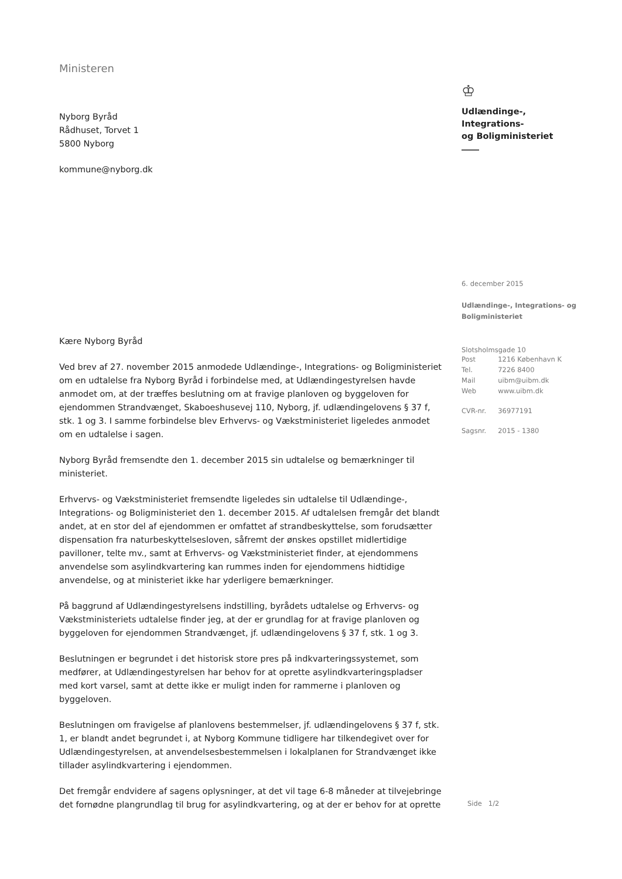Ministeren
Nyborg Byråd
Rådhuset, Torvet 1
5800 Nyborg
kommune@nyborg.dk
Kære Nyborg Byråd
Ved brev af 27. november 2015 anmodede Udlændinge-, Integrations- og Boligministeriet om en udtalelse fra Nyborg Byråd i forbindelse med, at Udlændingestyrelsen havde anmodet om, at der træffes beslutning om at fravige planloven og byggeloven for ejendommen Strandvænget, Skaboeshusevej 110, Nyborg, jf. udlændingelovens § 37 f, stk. 1 og 3. I samme forbindelse blev Erhvervs- og Vækstministeriet ligeledes anmodet om en udtalelse i sagen.
Nyborg Byråd fremsendte den 1. december 2015 sin udtalelse og bemærkninger til ministeriet.
Erhvervs- og Vækstministeriet fremsendte ligeledes sin udtalelse til Udlændinge-, Integrations- og Boligministeriet den 1. december 2015. Af udtalelsen fremgår det blandt andet, at en stor del af ejendommen er omfattet af strandbeskyttelse, som forudsætter dispensation fra naturbeskyttelsesloven, såfremt der ønskes opstillet midlertidige pavilloner, telte mv., samt at Erhvervs- og Vækstministeriet finder, at ejendommens anvendelse som asylindkvartering kan rummes inden for ejendommens hidtidige anvendelse, og at ministeriet ikke har yderligere bemærkninger.
På baggrund af Udlændingestyrelsens indstilling, byrådets udtalelse og Erhvervs- og Vækstministeriets udtalelse finder jeg, at der er grundlag for at fravige planloven og byggeloven for ejendommen Strandvænget, jf. udlændingelovens § 37 f, stk. 1 og 3.
Beslutningen er begrundet i det historisk store pres på indkvarteringssystemet, som medfører, at Udlændingestyrelsen har behov for at oprette asylindkvarteringspladser med kort varsel, samt at dette ikke er muligt inden for rammerne i planloven og byggeloven.
Beslutningen om fravigelse af planlovens bestemmelser, jf. udlændingelovens § 37 f, stk. 1, er blandt andet begrundet i, at Nyborg Kommune tidligere har tilkendegivet over for Udlændingestyrelsen, at anvendelsesbestemmelsen i lokalplanen for Strandvænget ikke tillader asylindkvartering i ejendommen.
Det fremgår endvidere af sagens oplysninger, at det vil tage 6-8 måneder at tilvejebringe det fornødne plangrundlag til brug for asylindkvartering, og at der er behov for at oprette
♔
Udlændinge-, Integrations-
og Boligministeriet
6. december 2015
Udlændinge-, Integrations- og
Boligministeriet
Slotsholmsgade 10
| Post | 1216 København K |
| Tel. | 7226 8400 |
| Mail | uibm@uibm.dk |
| Web | www.uibm.dk |
| CVR-nr. | 36977191 |
| Sagsnr. | 2015 - 1380 |
Side 1/2